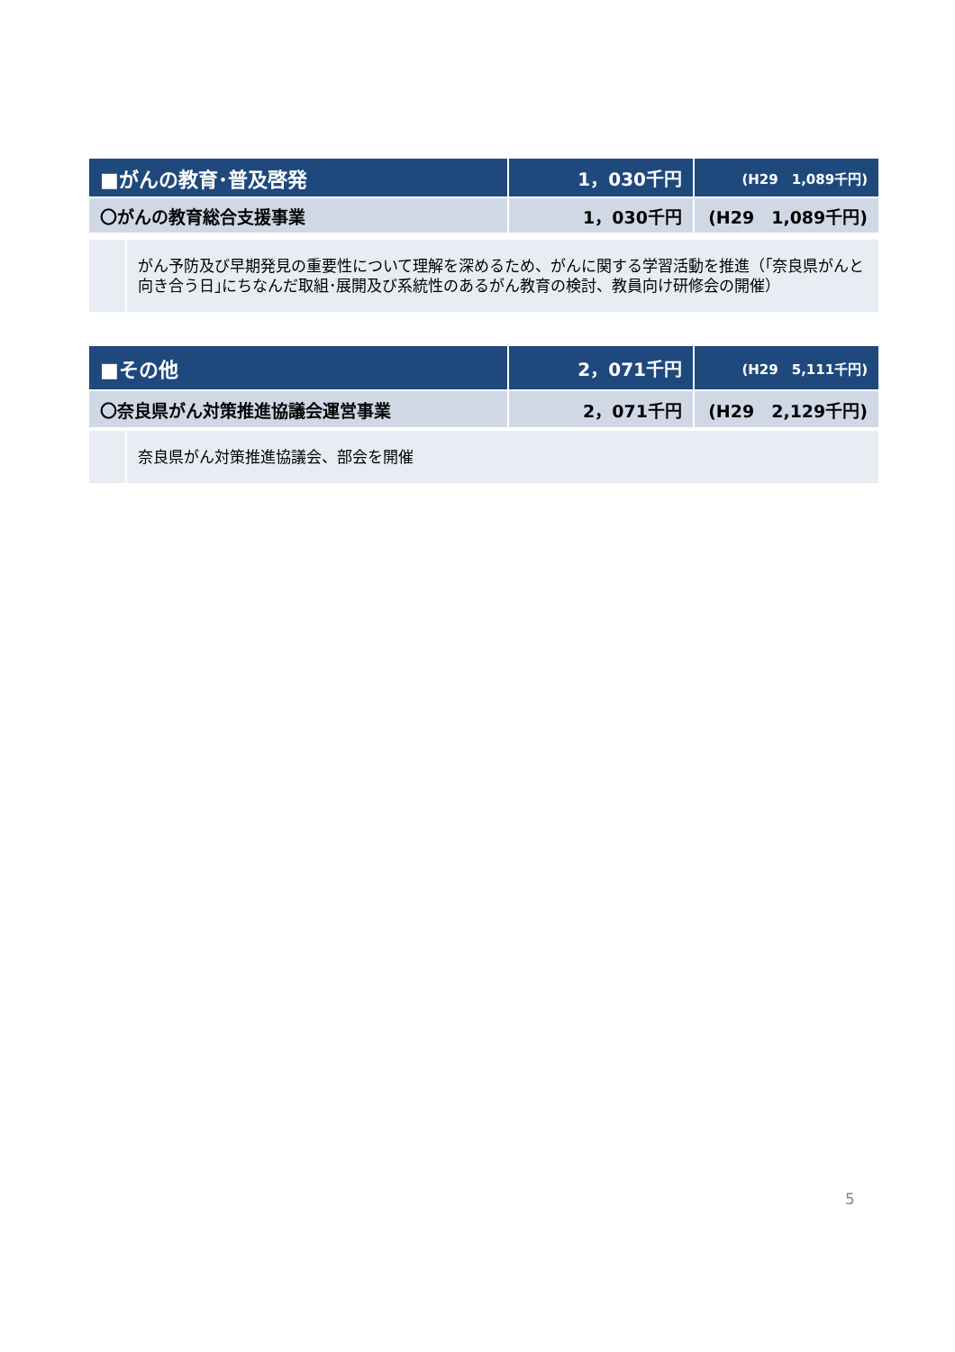| ■がんの教育･普及啓発 | 1，030千円 | (H29 1,089千円) |
| 〇がんの教育総合支援事業 | 1，030千円 | (H29 1,089千円) |
| | がん予防及び早期発見の重要性について理解を深めるため、がんに関する学習活動を推進（｢奈良県がんと向き合う日｣にちなんだ取組･展開及び系統性のあるがん教育の検討、教員向け研修会の開催） |
| ■その他 | 2，071千円 | (H29 5,111千円) |
| 〇奈良県がん対策推進協議会運営事業 | 2，071千円 | (H29 2,129千円) |
| | 奈良県がん対策推進協議会、部会を開催 |
5